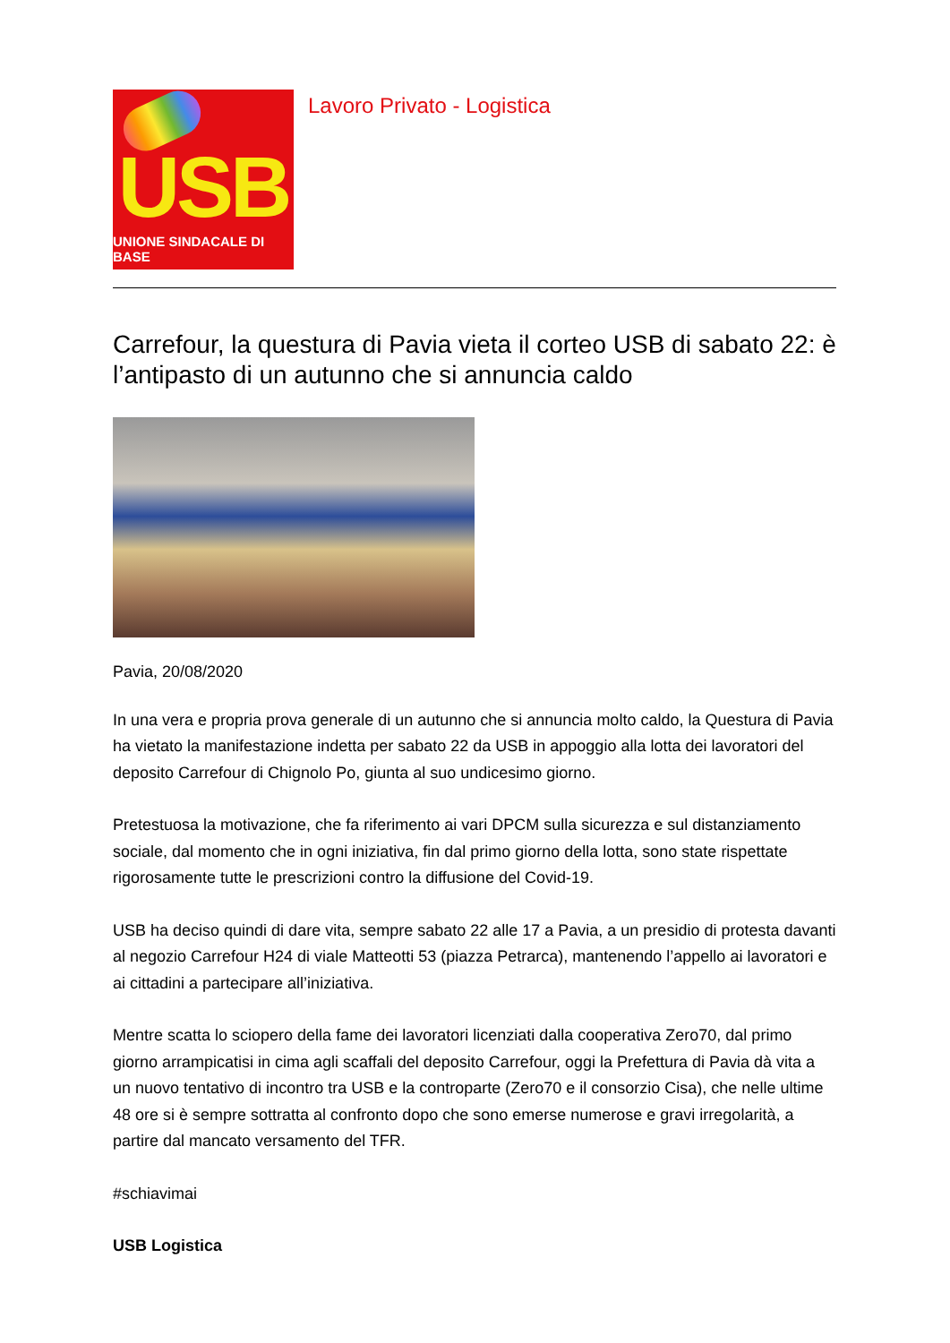USB
UNIONE SINDACALE DI BASE
Lavoro Privato - Logistica
Carrefour, la questura di Pavia vieta il corteo USB di sabato 22: è l’antipasto di un autunno che si annuncia caldo
Pavia, 20/08/2020
In una vera e propria prova generale di un autunno che si annuncia molto caldo, la Questura di Pavia ha vietato la manifestazione indetta per sabato 22 da USB in appoggio alla lotta dei lavoratori del deposito Carrefour di Chignolo Po, giunta al suo undicesimo giorno.
Pretestuosa la motivazione, che fa riferimento ai vari DPCM sulla sicurezza e sul distanziamento sociale, dal momento che in ogni iniziativa, fin dal primo giorno della lotta, sono state rispettate rigorosamente tutte le prescrizioni contro la diffusione del Covid-19.
USB ha deciso quindi di dare vita, sempre sabato 22 alle 17 a Pavia, a un presidio di protesta davanti al negozio Carrefour H24 di viale Matteotti 53 (piazza Petrarca), mantenendo l’appello ai lavoratori e ai cittadini a partecipare all’iniziativa.
Mentre scatta lo sciopero della fame dei lavoratori licenziati dalla cooperativa Zero70, dal primo giorno arrampicatisi in cima agli scaffali del deposito Carrefour, oggi la Prefettura di Pavia dà vita a un nuovo tentativo di incontro tra USB e la controparte (Zero70 e il consorzio Cisa), che nelle ultime 48 ore si è sempre sottratta al confronto dopo che sono emerse numerose e gravi irregolarità, a partire dal mancato versamento del TFR.
#schiavimai
USB Logistica